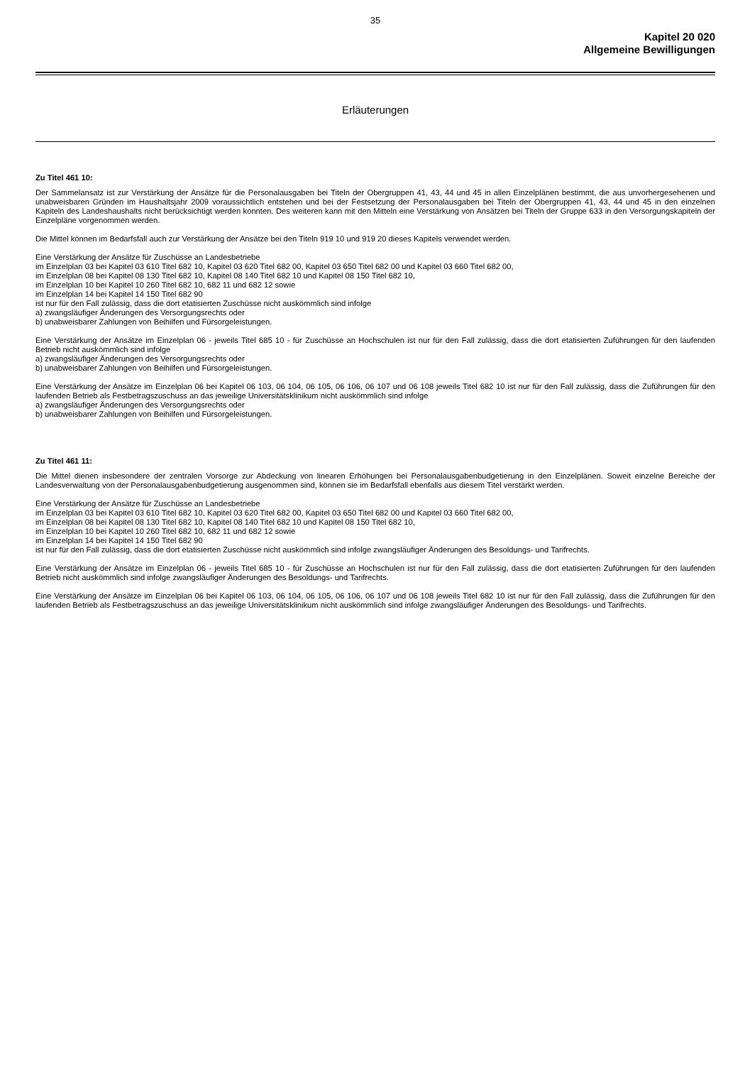35
Kapitel 20 020
Allgemeine Bewilligungen
Erläuterungen
Zu Titel 461 10:
Der Sammelansatz ist zur Verstärkung der Ansätze für die Personalausgaben bei Titeln der Obergruppen 41, 43, 44 und 45 in allen Einzelplänen bestimmt, die aus unvorhergesehenen und unabweisbaren Gründen im Haushaltsjahr 2009 voraussichtlich entstehen und bei der Festsetzung der Personalausgaben bei Titeln der Obergruppen 41, 43, 44 und 45 in den einzelnen Kapiteln des Landeshaushalts nicht berücksichtigt werden konnten. Des weiteren kann mit den Mitteln eine Verstärkung von Ansätzen bei Titeln der Gruppe 633 in den Versorgungskapiteln der Einzelpläne vorgenommen werden.
Die Mittel können im Bedarfsfall auch zur Verstärkung der Ansätze bei den Titeln 919 10 und 919 20 dieses Kapitels verwendet werden.
Eine Verstärkung der Ansätze für Zuschüsse an Landesbetriebe
im Einzelplan 03 bei Kapitel 03 610 Titel 682 10, Kapitel 03 620 Titel 682 00, Kapitel 03 650 Titel 682 00 und Kapitel 03 660 Titel 682 00,
im Einzelplan 08 bei Kapitel 08 130 Titel 682 10, Kapitel 08 140 Titel 682 10 und Kapitel 08 150 Titel 682 10,
im Einzelplan 10 bei Kapitel 10 260 Titel 682 10, 682 11 und 682 12 sowie
im Einzelplan 14 bei Kapitel 14 150 Titel 682 90
ist nur für den Fall zulässig, dass die dort etatisierten Zuschüsse nicht auskömmlich sind infolge
a) zwangsläufiger Änderungen des Versorgungsrechts oder
b) unabweisbarer Zahlungen von Beihilfen und Fürsorgeleistungen.
Eine Verstärkung der Ansätze im Einzelplan 06 - jeweils Titel 685 10 - für Zuschüsse an Hochschulen ist nur für den Fall zulässig, dass die dort etatisierten Zuführungen für den laufenden Betrieb nicht auskömmlich sind infolge
a) zwangsläufiger Änderungen des Versorgungsrechts oder
b) unabweisbarer Zahlungen von Beihilfen und Fürsorgeleistungen.
Eine Verstärkung der Ansätze im Einzelplan 06 bei Kapitel 06 103, 06 104, 06 105, 06 106, 06 107 und 06 108 jeweils Titel 682 10 ist nur für den Fall zulässig, dass die Zuführungen für den laufenden Betrieb als Festbetragszuschuss an das jeweilige Universitätsklinikum nicht auskömmlich sind infolge
a) zwangsläufiger Änderungen des Versorgungsrechts oder
b) unabweisbarer Zahlungen von Beihilfen und Fürsorgeleistungen.
Zu Titel 461 11:
Die Mittel dienen insbesondere der zentralen Vorsorge zur Abdeckung von linearen Erhöhungen bei Personalausgabenbudgetierung in den Einzelplänen. Soweit einzelne Bereiche der Landesverwaltung von der Personalausgabenbudgetierung ausgenommen sind, können sie im Bedarfsfall ebenfalls aus diesem Titel verstärkt werden.
Eine Verstärkung der Ansätze für Zuschüsse an Landesbetriebe
im Einzelplan 03 bei Kapitel 03 610 Titel 682 10, Kapitel 03 620 Titel 682 00, Kapitel 03 650 Titel 682 00 und Kapitel 03 660 Titel 682 00,
im Einzelplan 08 bei Kapitel 08 130 Titel 682 10, Kapitel 08 140 Titel 682 10 und Kapitel 08 150 Titel 682 10,
im Einzelplan 10 bei Kapitel 10 260 Titel 682 10, 682 11 und 682 12 sowie
im Einzelplan 14 bei Kapitel 14 150 Titel 682 90
ist nur für den Fall zulässig, dass die dort etatisierten Zuschüsse nicht auskömmlich sind infolge zwangsläufiger Änderungen des Besoldungs- und Tarifrechts.
Eine Verstärkung der Ansätze im Einzelplan 06 - jeweils Titel 685 10 - für Zuschüsse an Hochschulen ist nur für den Fall zulässig, dass die dort etatisierten Zuführungen für den laufenden Betrieb nicht auskömmlich sind infolge zwangsläufiger Änderungen des Besoldungs- und Tarifrechts.
Eine Verstärkung der Ansätze im Einzelplan 06 bei Kapitel 06 103, 06 104, 06 105, 06 106, 06 107 und 06 108 jeweils Titel 682 10 ist nur für den Fall zulässig, dass die Zuführungen für den laufenden Betrieb als Festbetragszuschuss an das jeweilige Universitätsklinikum nicht auskömmlich sind infolge zwangsläufiger Änderungen des Besoldungs- und Tarifrechts.